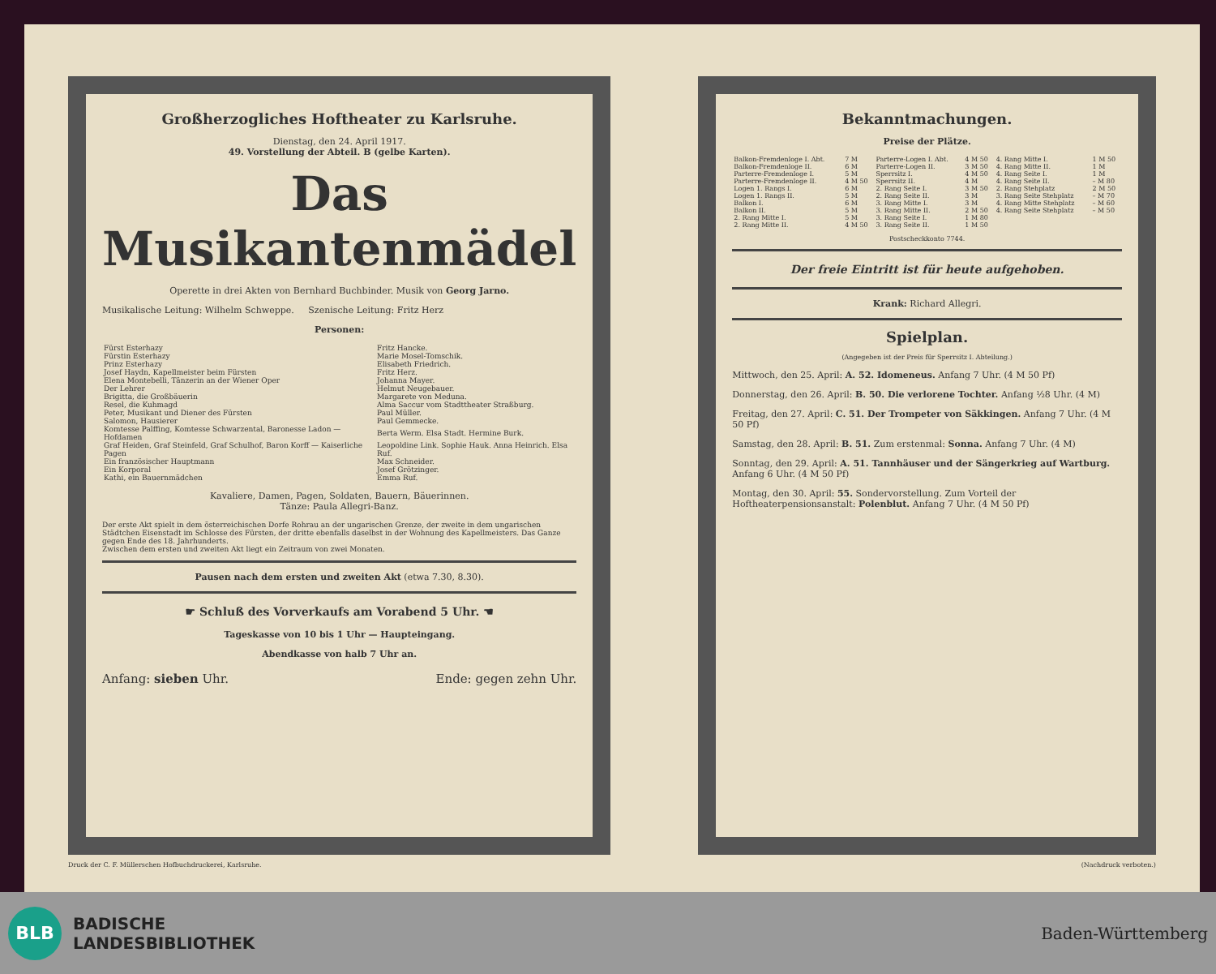Großherzogliches Hoftheater zu Karlsruhe.
Dienstag, den 24. April 1917.
49. Vorstellung der Abteil. B (gelbe Karten).
Das Musikantenmädel
Operette in drei Akten von Bernhard Buchbinder. Musik von Georg Jarno.
Musikalische Leitung: Wilhelm Schweppe. Szenische Leitung: Fritz Herz
Personen:
| Fürst Esterhazy | Fritz Hancke. |
| Fürstin Esterhazy | Marie Mosel-Tomschik. |
| Prinz Esterhazy | Elisabeth Friedrich. |
| Josef Haydn, Kapellmeister beim Fürsten | Fritz Herz. |
| Elena Montebelli, Tänzerin an der Wiener Oper | Johanna Mayer. |
| Der Lehrer | Helmut Neugebauer. |
| Brigitta, die Großbäuerin | Margarete von Meduna. |
| Resel, die Kuhmagd | Alma Saccur vom Stadttheater Straßburg. |
| Peter, Musikant und Diener des Fürsten | Paul Müller. |
| Salomon, Hausierer | Paul Gemmecke. |
| Komtesse Palffing, Komtesse Schwarzental, Baronesse Ladon — Hofdamen | Berta Werm. Elsa Stadt. Hermine Burk. |
| Graf Heiden, Graf Steinfeld, Graf Schulhof, Baron Korff — Kaiserliche Pagen | Leopoldine Link. Sophie Hauk. Anna Heinrich. Elsa Ruf. |
| Ein französischer Hauptmann | Max Schneider. |
| Ein Korporal | Josef Grötzinger. |
| Kathi, ein Bauernmädchen | Emma Ruf. |
Kavaliere, Damen, Pagen, Soldaten, Bauern, Bäuerinnen.
Tänze: Paula Allegri-Banz.
Der erste Akt spielt in dem österreichischen Dorfe Rohrau an der ungarischen Grenze, der zweite in dem ungarischen Städtchen Eisenstadt im Schlosse des Fürsten, der dritte ebenfalls daselbst in der Wohnung des Kapellmeisters. Das Ganze gegen Ende des 18. Jahrhunderts.
Zwischen dem ersten und zweiten Akt liegt ein Zeitraum von zwei Monaten.
Pausen nach dem ersten und zweiten Akt (etwa 7.30, 8.30).
☛ Schluß des Vorverkaufs am Vorabend 5 Uhr. ☚
Tageskasse von 10 bis 1 Uhr — Haupteingang.
Abendkasse von halb 7 Uhr an.
Anfang: sieben Uhr. Ende: gegen zehn Uhr.
Druck der C. F. Müllerschen Hofbuchdruckerei, Karlsruhe.
Bekanntmachungen.
Preise der Plätze.
| Balkon-Fremdenloge I. Abt. | 7 M | Parterre-Logen I. Abt. | 4 M 50 | 4. Rang Mitte I. | 1 M 50 |
| Balkon-Fremdenloge II. | 6 M | Parterre-Logen II. | 3 M 50 | 4. Rang Mitte II. | 1 M |
| Parterre-Fremdenloge I. | 5 M | Sperrsitz I. | 4 M 50 | 4. Rang Seite I. | 1 M |
| Parterre-Fremdenloge II. | 4 M 50 | Sperrsitz II. | 4 M | 4. Rang Seite II. | – M 80 |
| Logen 1. Rangs I. | 6 M | 2. Rang Seite I. | 3 M 50 | 2. Rang Stehplatz | 2 M 50 |
| Logen 1. Rangs II. | 5 M | 2. Rang Seite II. | 3 M | 3. Rang Seite Stehplatz | – M 70 |
| Balkon I. | 6 M | 3. Rang Mitte I. | 3 M | 4. Rang Mitte Stehplatz | – M 60 |
| Balkon II. | 5 M | 3. Rang Mitte II. | 2 M 50 | 4. Rang Seite Stehplatz | – M 50 |
| 2. Rang Mitte I. | 5 M | 3. Rang Seite I. | 1 M 80 | | |
| 2. Rang Mitte II. | 4 M 50 | 3. Rang Seite II. | 1 M 50 | | |
Postscheckkonto 7744.
Der freie Eintritt ist für heute aufgehoben.
Krank: Richard Allegri.
Spielplan.
(Angegeben ist der Preis für Sperrsitz I. Abteilung.)
Mittwoch, den 25. April: A. 52. Idomeneus. Anfang 7 Uhr. (4 M 50 Pf)
Donnerstag, den 26. April: B. 50. Die verlorene Tochter. Anfang ½8 Uhr. (4 M)
Freitag, den 27. April: C. 51. Der Trompeter von Säkkingen. Anfang 7 Uhr. (4 M 50 Pf)
Samstag, den 28. April: B. 51. Zum erstenmal: Sonna. Anfang 7 Uhr. (4 M)
Sonntag, den 29. April: A. 51. Tannhäuser und der Sängerkrieg auf Wartburg. Anfang 6 Uhr. (4 M 50 Pf)
Montag, den 30. April: 55. Sondervorstellung. Zum Vorteil der Hoftheaterpensionsanstalt: Polenblut. Anfang 7 Uhr. (4 M 50 Pf)
(Nachdruck verboten.)
BLB
BADISCHE
LANDESBIBLIOTHEK
Baden-Württemberg